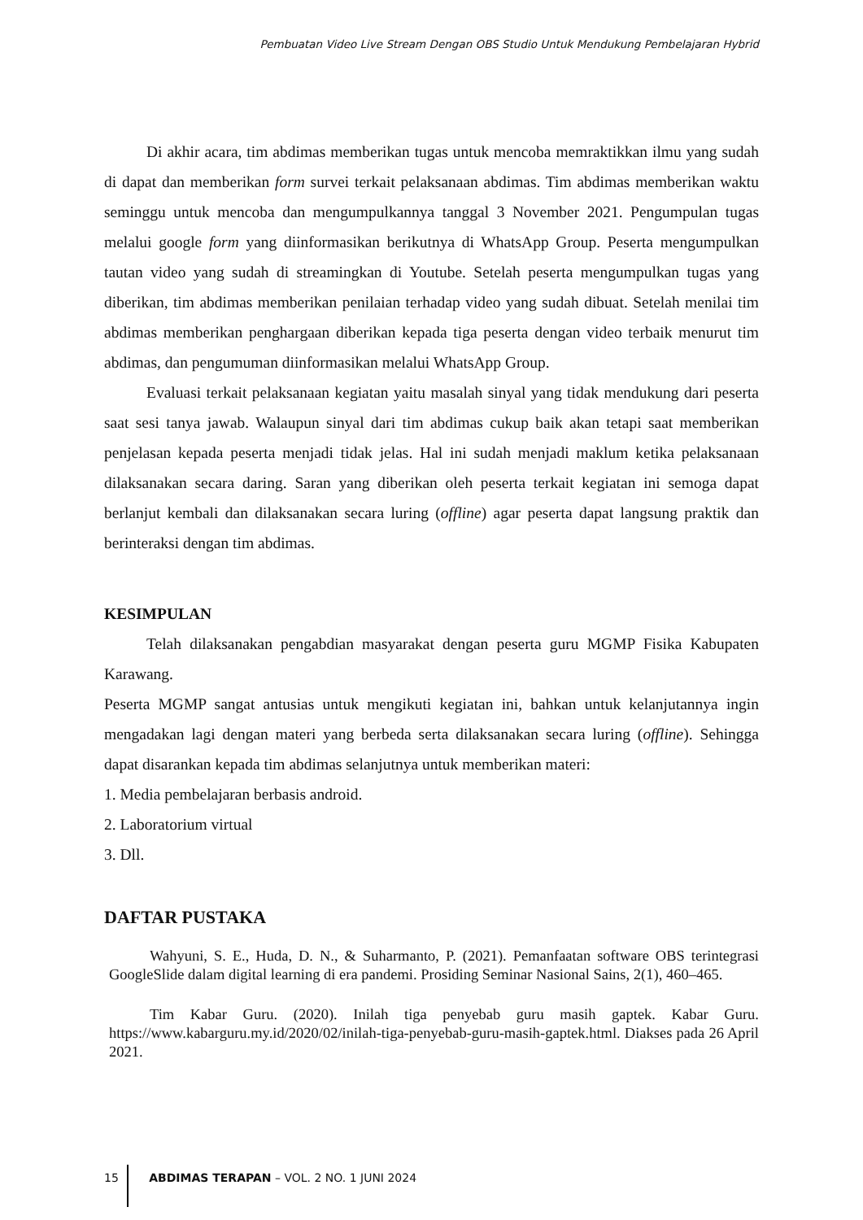Pembuatan Video Live Stream Dengan OBS Studio Untuk Mendukung Pembelajaran Hybrid
Di akhir acara, tim abdimas memberikan tugas untuk mencoba memraktikkan ilmu yang sudah di dapat dan memberikan form survei terkait pelaksanaan abdimas. Tim abdimas memberikan waktu seminggu untuk mencoba dan mengumpulkannya tanggal 3 November 2021. Pengumpulan tugas melalui google form yang diinformasikan berikutnya di WhatsApp Group. Peserta mengumpulkan tautan video yang sudah di streamingkan di Youtube. Setelah peserta mengumpulkan tugas yang diberikan, tim abdimas memberikan penilaian terhadap video yang sudah dibuat. Setelah menilai tim abdimas memberikan penghargaan diberikan kepada tiga peserta dengan video terbaik menurut tim abdimas, dan pengumuman diinformasikan melalui WhatsApp Group.
Evaluasi terkait pelaksanaan kegiatan yaitu masalah sinyal yang tidak mendukung dari peserta saat sesi tanya jawab. Walaupun sinyal dari tim abdimas cukup baik akan tetapi saat memberikan penjelasan kepada peserta menjadi tidak jelas. Hal ini sudah menjadi maklum ketika pelaksanaan dilaksanakan secara daring. Saran yang diberikan oleh peserta terkait kegiatan ini semoga dapat berlanjut kembali dan dilaksanakan secara luring (offline) agar peserta dapat langsung praktik dan berinteraksi dengan tim abdimas.
KESIMPULAN
Telah dilaksanakan pengabdian masyarakat dengan peserta guru MGMP Fisika Kabupaten Karawang.
Peserta MGMP sangat antusias untuk mengikuti kegiatan ini, bahkan untuk kelanjutannya ingin mengadakan lagi dengan materi yang berbeda serta dilaksanakan secara luring (offline). Sehingga dapat disarankan kepada tim abdimas selanjutnya untuk memberikan materi:
1. Media pembelajaran berbasis android.
2. Laboratorium virtual
3. Dll.
DAFTAR PUSTAKA
Wahyuni, S. E., Huda, D. N., & Suharmanto, P. (2021). Pemanfaatan software OBS terintegrasi GoogleSlide dalam digital learning di era pandemi. Prosiding Seminar Nasional Sains, 2(1), 460–465.
Tim Kabar Guru. (2020). Inilah tiga penyebab guru masih gaptek. Kabar Guru. https://www.kabarguru.my.id/2020/02/inilah-tiga-penyebab-guru-masih-gaptek.html. Diakses pada 26 April 2021.
15 ABDIMAS TERAPAN – VOL. 2 NO. 1 JUNI 2024